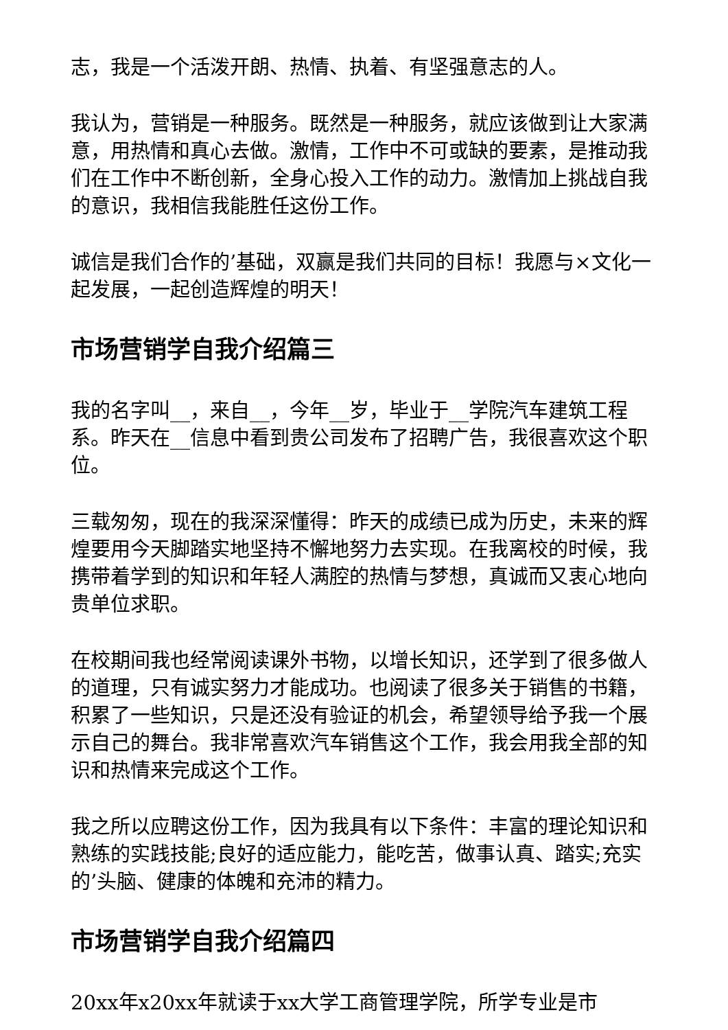志，我是一个活泼开朗、热情、执着、有坚强意志的人。
我认为，营销是一种服务。既然是一种服务，就应该做到让大家满意，用热情和真心去做。激情，工作中不可或缺的要素，是推动我们在工作中不断创新，全身心投入工作的动力。激情加上挑战自我的意识，我相信我能胜任这份工作。
诚信是我们合作的’基础，双赢是我们共同的目标！我愿与×文化一起发展，一起创造辉煌的明天！
市场营销学自我介绍篇三
我的名字叫__，来自__，今年__岁，毕业于__学院汽车建筑工程系。昨天在__信息中看到贵公司发布了招聘广告，我很喜欢这个职位。
三载匆匆，现在的我深深懂得：昨天的成绩已成为历史，未来的辉煌要用今天脚踏实地坚持不懈地努力去实现。在我离校的时候，我携带着学到的知识和年轻人满腔的热情与梦想，真诚而又衷心地向贵单位求职。
在校期间我也经常阅读课外书物，以增长知识，还学到了很多做人的道理，只有诚实努力才能成功。也阅读了很多关于销售的书籍，积累了一些知识，只是还没有验证的机会，希望领导给予我一个展示自己的舞台。我非常喜欢汽车销售这个工作，我会用我全部的知识和热情来完成这个工作。
我之所以应聘这份工作，因为我具有以下条件：丰富的理论知识和熟练的实践技能;良好的适应能力，能吃苦，做事认真、踏实;充实的’头脑、健康的体魄和充沛的精力。
市场营销学自我介绍篇四
20xx年x20xx年就读于xx大学工商管理学院，所学专业是市